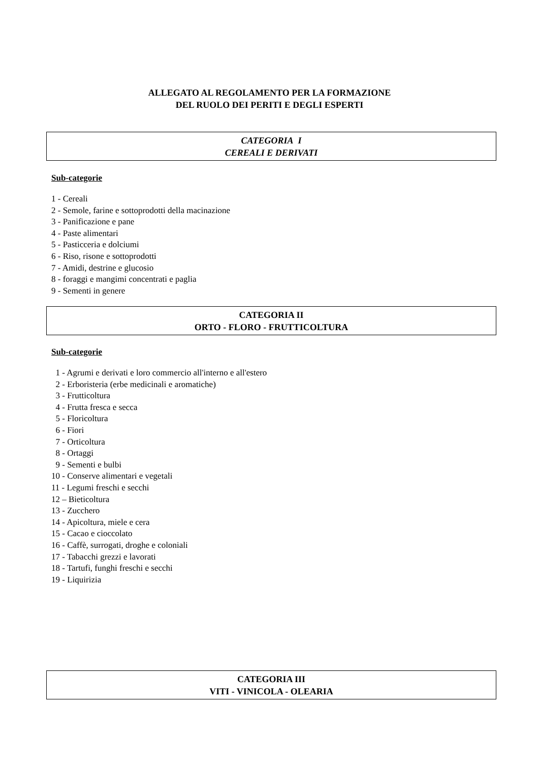ALLEGATO AL REGOLAMENTO PER LA FORMAZIONE
DEL RUOLO DEI PERITI E DEGLI ESPERTI
CATEGORIA I
CEREALI E DERIVATI
Sub-categorie
1 - Cereali 2 - Semole, farine e sottoprodotti della macinazione 3 - Panificazione e pane 4 - Paste alimentari 5 - Pasticceria e dolciumi 6 - Riso, risone e sottoprodotti 7 - Amidi, destrine e glucosio 8 - foraggi e mangimi concentrati e paglia 9 - Sementi in genere
CATEGORIA II
ORTO - FLORO - FRUTTICOLTURA
Sub-categorie
1 - Agrumi e derivati e loro commercio all'interno e all'estero 2 - Erboristeria (erbe medicinali e aromatiche) 3 - Frutticoltura 4 - Frutta fresca e secca 5 - Floricoltura 6 - Fiori 7 - Orticoltura 8 - Ortaggi 9 - Sementi e bulbi 10 - Conserve alimentari e vegetali 11 - Legumi freschi e secchi 12 – Bieticoltura 13 - Zucchero 14 - Apicoltura, miele e cera 15 - Cacao e cioccolato 16 - Caffè, surrogati, droghe e coloniali 17 - Tabacchi grezzi e lavorati 18 - Tartufi, funghi freschi e secchi 19 - Liquirizia
CATEGORIA III
VITI - VINICOLA - OLEARIA